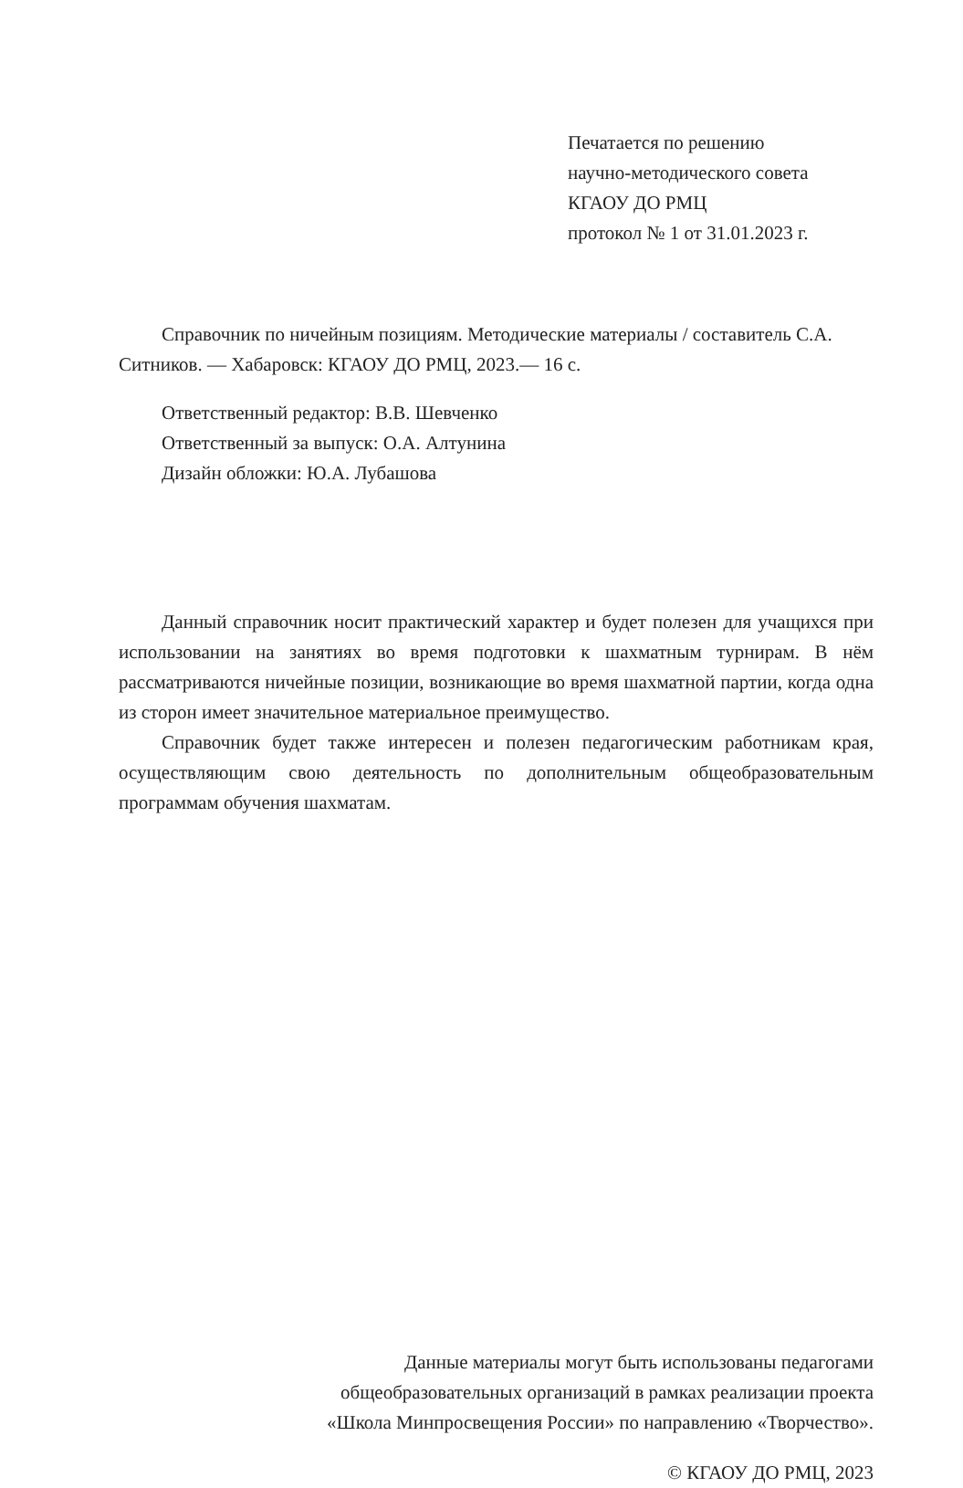Печатается по решению
научно-методического совета
КГАОУ ДО РМЦ
протокол № 1 от 31.01.2023 г.
Справочник по ничейным позициям. Методические материалы / составитель С.А. Ситников. — Хабаровск: КГАОУ ДО РМЦ, 2023.— 16 с.
Ответственный редактор: В.В. Шевченко
Ответственный за выпуск: О.А. Алтунина
Дизайн обложки: Ю.А. Лубашова
Данный справочник носит практический характер и будет полезен для учащихся при использовании на занятиях во время подготовки к шахматным турнирам. В нём рассматриваются ничейные позиции, возникающие во время шахматной партии, когда одна из сторон имеет значительное материальное преимущество.
Справочник будет также интересен и полезен педагогическим работникам края, осуществляющим свою деятельность по дополнительным общеобразовательным программам обучения шахматам.
Данные материалы могут быть использованы педагогами
общеобразовательных организаций в рамках реализации проекта
«Школа Минпросвещения России» по направлению «Творчество».
© КГАОУ ДО РМЦ, 2023